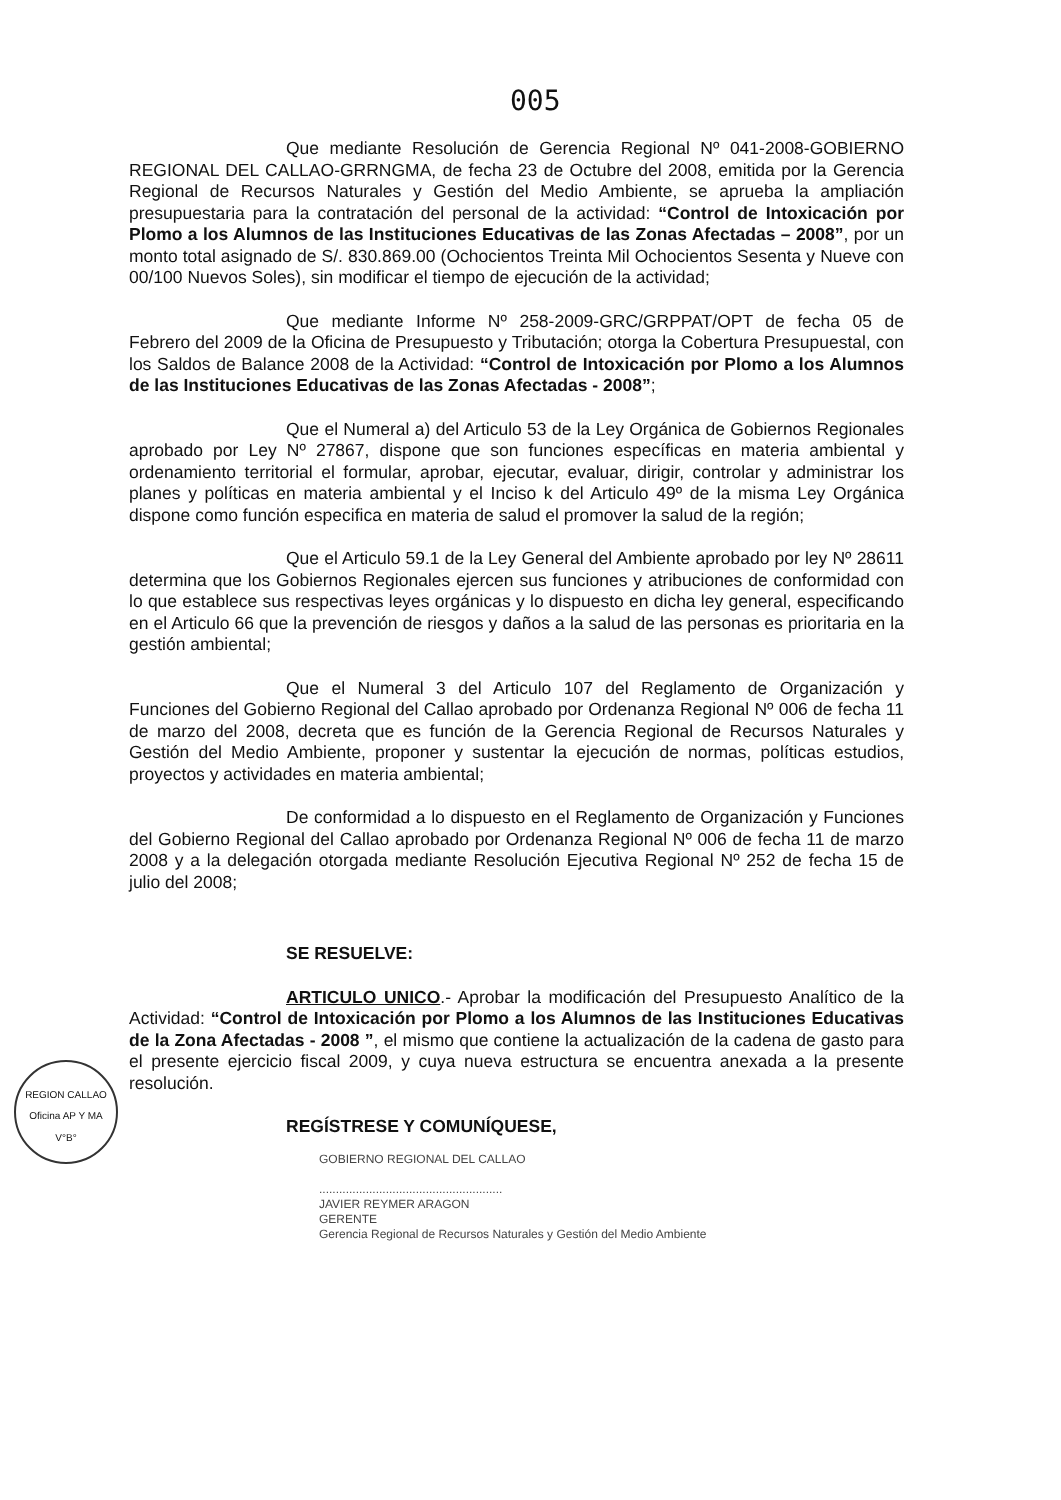005
REGION CALLAO
Oficina AP Y MA
V°B°
Que mediante Resolución de Gerencia Regional Nº 041-2008-GOBIERNO REGIONAL DEL CALLAO-GRRNGMA, de fecha 23 de Octubre del 2008, emitida por la Gerencia Regional de Recursos Naturales y Gestión del Medio Ambiente, se aprueba la ampliación presupuestaria para la contratación del personal de la actividad: “Control de Intoxicación por Plomo a los Alumnos de las Instituciones Educativas de las Zonas Afectadas – 2008”, por un monto total asignado de S/. 830.869.00 (Ochocientos Treinta Mil Ochocientos Sesenta y Nueve con 00/100 Nuevos Soles), sin modificar el tiempo de ejecución de la actividad;
Que mediante Informe Nº 258-2009-GRC/GRPPAT/OPT de fecha 05 de Febrero del 2009 de la Oficina de Presupuesto y Tributación; otorga la Cobertura Presupuestal, con los Saldos de Balance 2008 de la Actividad: “Control de Intoxicación por Plomo a los Alumnos de las Instituciones Educativas de las Zonas Afectadas - 2008”;
Que el Numeral a) del Articulo 53 de la Ley Orgánica de Gobiernos Regionales aprobado por Ley Nº 27867, dispone que son funciones específicas en materia ambiental y ordenamiento territorial el formular, aprobar, ejecutar, evaluar, dirigir, controlar y administrar los planes y políticas en materia ambiental y el Inciso k del Articulo 49º de la misma Ley Orgánica dispone como función especifica en materia de salud el promover la salud de la región;
Que el Articulo 59.1 de la Ley General del Ambiente aprobado por ley Nº 28611 determina que los Gobiernos Regionales ejercen sus funciones y atribuciones de conformidad con lo que establece sus respectivas leyes orgánicas y lo dispuesto en dicha ley general, especificando en el Articulo 66 que la prevención de riesgos y daños a la salud de las personas es prioritaria en la gestión ambiental;
Que el Numeral 3 del Articulo 107 del Reglamento de Organización y Funciones del Gobierno Regional del Callao aprobado por Ordenanza Regional Nº 006 de fecha 11 de marzo del 2008, decreta que es función de la Gerencia Regional de Recursos Naturales y Gestión del Medio Ambiente, proponer y sustentar la ejecución de normas, políticas estudios, proyectos y actividades en materia ambiental;
De conformidad a lo dispuesto en el Reglamento de Organización y Funciones del Gobierno Regional del Callao aprobado por Ordenanza Regional Nº 006 de fecha 11 de marzo 2008 y a la delegación otorgada mediante Resolución Ejecutiva Regional Nº 252 de fecha 15 de julio del 2008;
SE RESUELVE:
ARTICULO UNICO.- Aprobar la modificación del Presupuesto Analítico de la Actividad: “Control de Intoxicación por Plomo a los Alumnos de las Instituciones Educativas de la Zona Afectadas - 2008 ”, el mismo que contiene la actualización de la cadena de gasto para el presente ejercicio fiscal 2009, y cuya nueva estructura se encuentra anexada a la presente resolución.
REGÍSTRESE Y COMUNÍQUESE,
GOBIERNO REGIONAL DEL CALLAO
.......................................................
JAVIER REYMER ARAGON
GERENTE
Gerencia Regional de Recursos Naturales y Gestión del Medio Ambiente